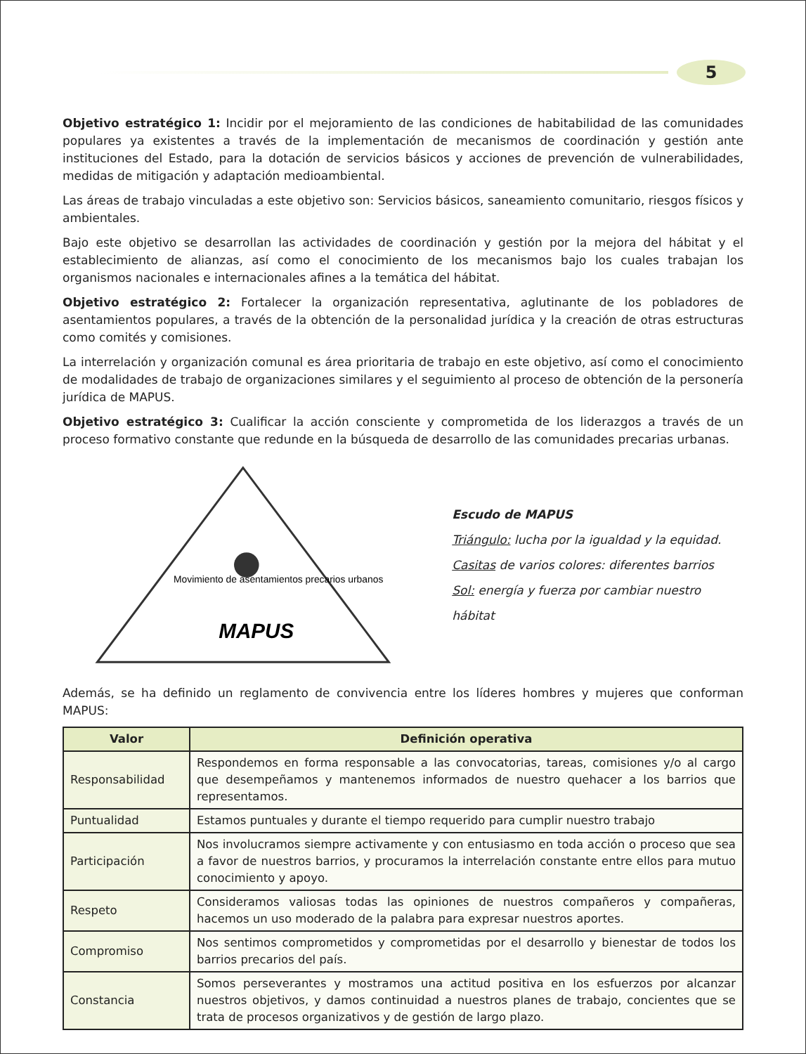5
Objetivo estratégico 1: Incidir por el mejoramiento de las condiciones de habitabilidad de las comunidades populares ya existentes a través de la implementación de mecanismos de coordinación y gestión ante instituciones del Estado, para la dotación de servicios básicos y acciones de prevención de vulnerabilidades, medidas de mitigación y adaptación medioambiental.
Las áreas de trabajo vinculadas a este objetivo son: Servicios básicos, saneamiento comunitario, riesgos físicos y ambientales.
Bajo este objetivo se desarrollan las actividades de coordinación y gestión por la mejora del hábitat y el establecimiento de alianzas, así como el conocimiento de los mecanismos bajo los cuales trabajan los organismos nacionales e internacionales afines a la temática del hábitat.
Objetivo estratégico 2: Fortalecer la organización representativa, aglutinante de los pobladores de asentamientos populares, a través de la obtención de la personalidad jurídica y la creación de otras estructuras como comités y comisiones.
La interrelación y organización comunal es área prioritaria de trabajo en este objetivo, así como el conocimiento de modalidades de trabajo de organizaciones similares y el seguimiento al proceso de obtención de la personería jurídica de MAPUS.
Objetivo estratégico 3: Cualificar la acción consciente y comprometida de los liderazgos a través de un proceso formativo constante que redunde en la búsqueda de desarrollo de las comunidades precarias urbanas.
MAPUS
Movimiento de asentamientos precarios urbanos
Escudo de MAPUS
Triángulo: lucha por la igualdad y la equidad.
Casitas de varios colores: diferentes barrios
Sol: energía y fuerza por cambiar nuestro hábitat
Además, se ha definido un reglamento de convivencia entre los líderes hombres y mujeres que conforman MAPUS:
| Valor | Definición operativa |
| --- | --- |
| Responsabilidad | Respondemos en forma responsable a las convocatorias, tareas, comisiones y/o al cargo que desempeñamos y mantenemos informados de nuestro quehacer a los barrios que representamos. |
| Puntualidad | Estamos puntuales y durante el tiempo requerido para cumplir nuestro trabajo |
| Participación | Nos involucramos siempre activamente y con entusiasmo en toda acción o proceso que sea a favor de nuestros barrios, y procuramos la interrelación constante entre ellos para mutuo conocimiento y apoyo. |
| Respeto | Consideramos valiosas todas las opiniones de nuestros compañeros y compañeras, hacemos un uso moderado de la palabra para expresar nuestros aportes. |
| Compromiso | Nos sentimos comprometidos y comprometidas por el desarrollo y bienestar de todos los barrios precarios del país. |
| Constancia | Somos perseverantes y mostramos una actitud positiva en los esfuerzos por alcanzar nuestros objetivos, y damos continuidad a nuestros planes de trabajo, concientes que se trata de procesos organizativos y de gestión de largo plazo. |